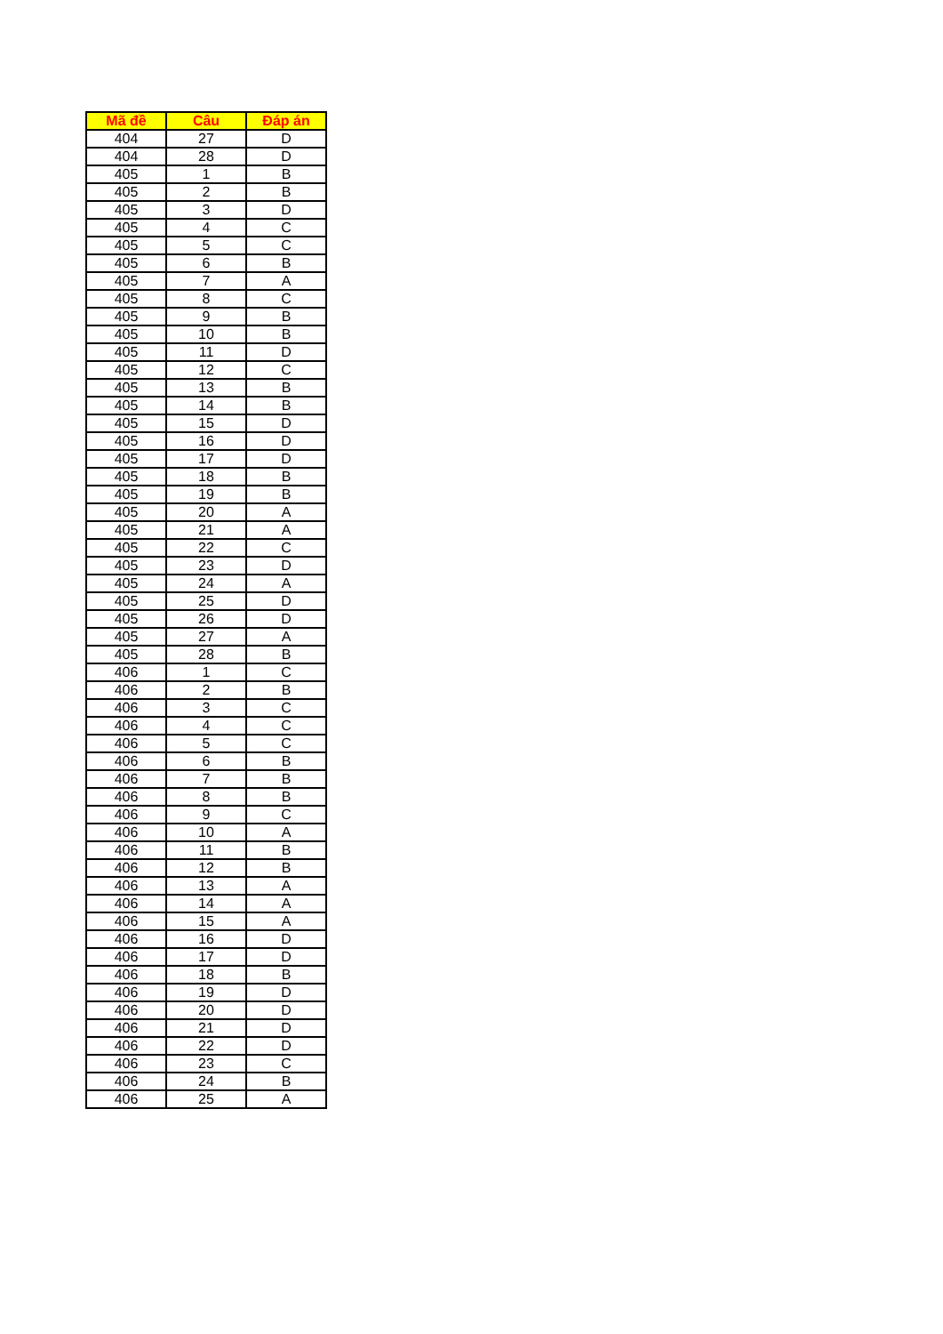| Mã đề | Câu | Đáp án |
| --- | --- | --- |
| 404 | 27 | D |
| 404 | 28 | D |
| 405 | 1 | B |
| 405 | 2 | B |
| 405 | 3 | D |
| 405 | 4 | C |
| 405 | 5 | C |
| 405 | 6 | B |
| 405 | 7 | A |
| 405 | 8 | C |
| 405 | 9 | B |
| 405 | 10 | B |
| 405 | 11 | D |
| 405 | 12 | C |
| 405 | 13 | B |
| 405 | 14 | B |
| 405 | 15 | D |
| 405 | 16 | D |
| 405 | 17 | D |
| 405 | 18 | B |
| 405 | 19 | B |
| 405 | 20 | A |
| 405 | 21 | A |
| 405 | 22 | C |
| 405 | 23 | D |
| 405 | 24 | A |
| 405 | 25 | D |
| 405 | 26 | D |
| 405 | 27 | A |
| 405 | 28 | B |
| 406 | 1 | C |
| 406 | 2 | B |
| 406 | 3 | C |
| 406 | 4 | C |
| 406 | 5 | C |
| 406 | 6 | B |
| 406 | 7 | B |
| 406 | 8 | B |
| 406 | 9 | C |
| 406 | 10 | A |
| 406 | 11 | B |
| 406 | 12 | B |
| 406 | 13 | A |
| 406 | 14 | A |
| 406 | 15 | A |
| 406 | 16 | D |
| 406 | 17 | D |
| 406 | 18 | B |
| 406 | 19 | D |
| 406 | 20 | D |
| 406 | 21 | D |
| 406 | 22 | D |
| 406 | 23 | C |
| 406 | 24 | B |
| 406 | 25 | A |